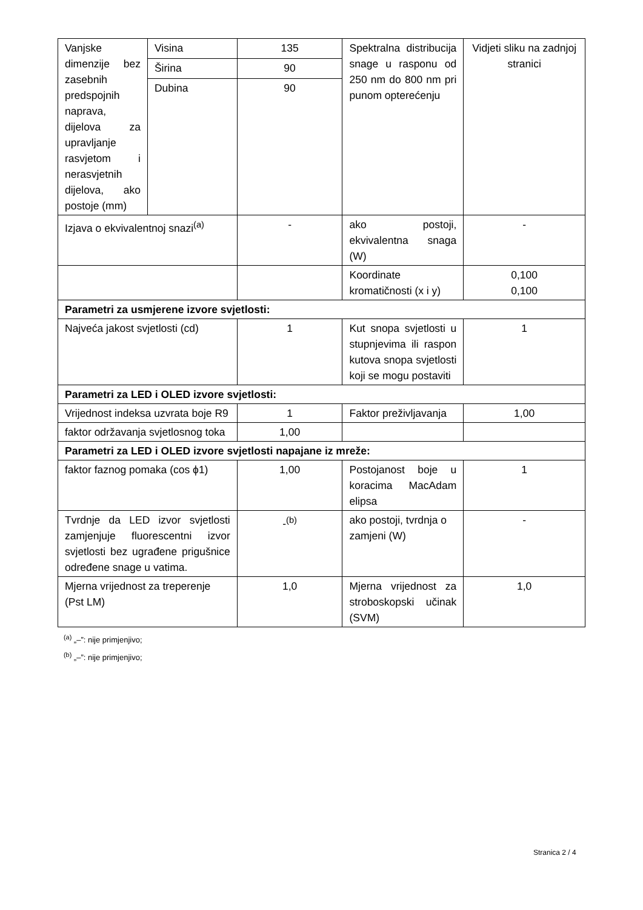| Vanjske dimenzije bez zasebnih predspojnih naprava, dijelova za upravljanje rasvjetom i nerasvjetnih dijelova, ako postoje (mm) | Visina | 135 | Spektralna distribucija snage u rasponu od 250 nm do 800 nm pri punom opterećenju | Vidjeti sliku na zadnjoj stranici |
| | Širina | 90 | | |
| | Dubina | 90 | | |
| Izjava o ekvivalentnoj snazi<sup>(a)</sup> | | - | ako postoji, ekvivalentna snaga (W) | - |
| | | | Koordinate kromatičnosti (x i y) | 0,100 0,100 |
| Parametri za usmjerene izvore svjetlosti: | | | | |
| Najveća jakost svjetlosti (cd) | | 1 | Kut snopa svjetlosti u stupnjevima ili raspon kutova snopa svjetlosti koji se mogu postaviti | 1 |
| Parametri za LED i OLED izvore svjetlosti: | | | | |
| Vrijednost indeksa uzvrata boje R9 | | 1 | Faktor preživljavanja | 1,00 |
| faktor održavanja svjetlosnog toka | | 1,00 | | |
| Parametri za LED i OLED izvore svjetlosti napajane iz mreže: | | | | |
| faktor faznog pomaka (cos ϕ1) | | 1,00 | Postojanost boje u koracima MacAdam elipsa | 1 |
| Tvrdnje da LED izvor svjetlosti zamjenjuje fluorescentni izvor svjetlosti bez ugrađene prigušnice određene snage u vatima. | | -<sup>(b)</sup> | ako postoji, tvrdnja o zamjeni (W) | - |
| Mjerna vrijednost za treperenje (Pst LM) | | 1,0 | Mjerna vrijednost za stroboskopski učinak (SVM) | 1,0 |
<sup>(a)</sup> „–”: nije primjenjivo;
<sup>(b)</sup> „–”: nije primjenjivo;
Stranica 2 / 4